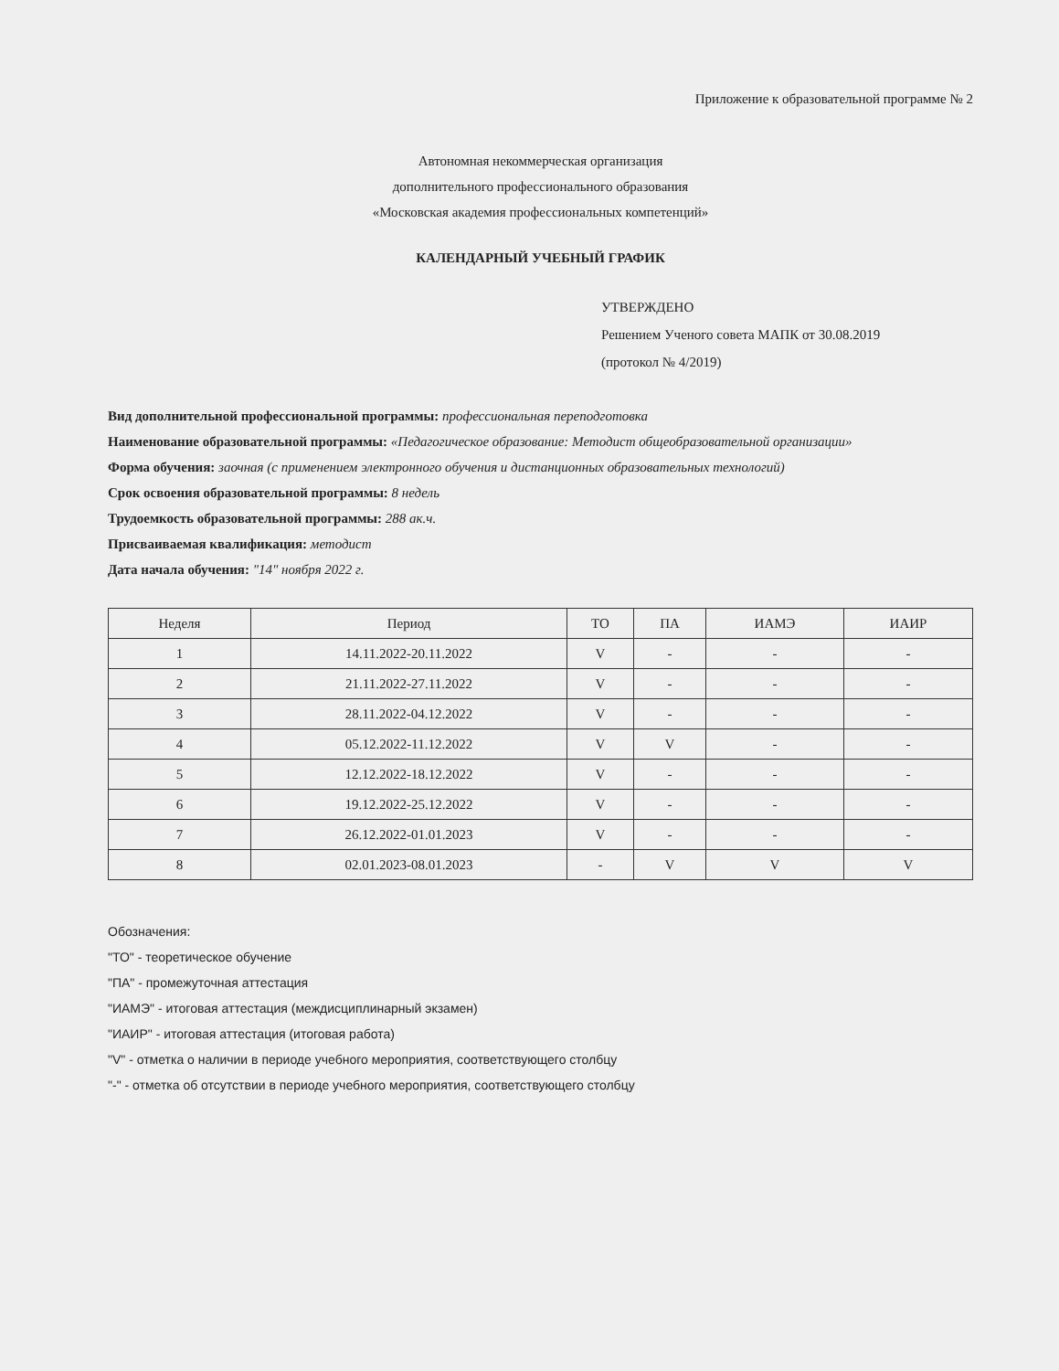Приложение к образовательной программе № 2
Автономная некоммерческая организация
дополнительного профессионального образования
«Московская академия профессиональных компетенций»
КАЛЕНДАРНЫЙ УЧЕБНЫЙ ГРАФИК
УТВЕРЖДЕНО
Решением Ученого совета МАПК от 30.08.2019
(протокол № 4/2019)
Вид дополнительной профессиональной программы: профессиональная переподготовка
Наименование образовательной программы: «Педагогическое образование: Методист общеобразовательной организации»
Форма обучения: заочная (с применением электронного обучения и дистанционных образовательных технологий)
Срок освоения образовательной программы: 8 недель
Трудоемкость образовательной программы: 288 ак.ч.
Присваиваемая квалификация: методист
Дата начала обучения: "14" ноября 2022 г.
| Неделя | Период | ТО | ПА | ИАМЭ | ИАИР |
| --- | --- | --- | --- | --- | --- |
| 1 | 14.11.2022-20.11.2022 | V | - | - | - |
| 2 | 21.11.2022-27.11.2022 | V | - | - | - |
| 3 | 28.11.2022-04.12.2022 | V | - | - | - |
| 4 | 05.12.2022-11.12.2022 | V | V | - | - |
| 5 | 12.12.2022-18.12.2022 | V | - | - | - |
| 6 | 19.12.2022-25.12.2022 | V | - | - | - |
| 7 | 26.12.2022-01.01.2023 | V | - | - | - |
| 8 | 02.01.2023-08.01.2023 | - | V | V | V |
Обозначения:
"ТО" - теоретическое обучение
"ПА" - промежуточная аттестация
"ИАМЭ" - итоговая аттестация (междисциплинарный экзамен)
"ИАИР" - итоговая аттестация (итоговая работа)
"V" - отметка о наличии в периоде учебного мероприятия, соответствующего столбцу
"-" - отметка об отсутствии в периоде учебного мероприятия, соответствующего столбцу